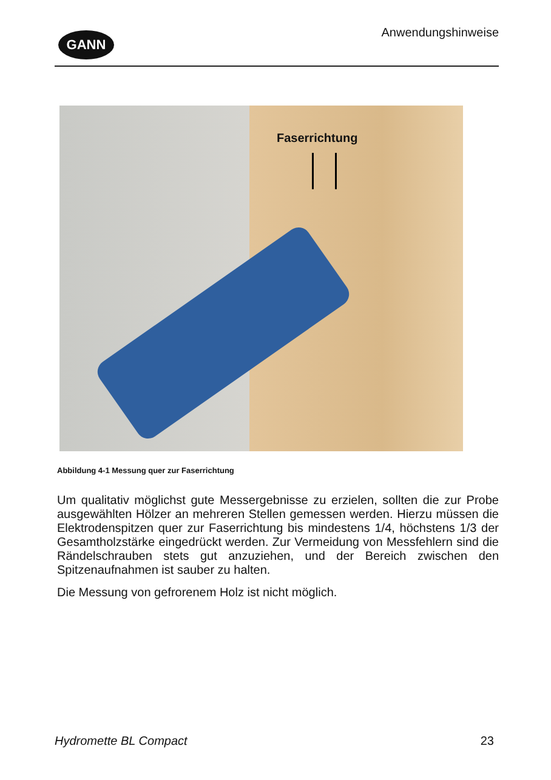GANN Anwendungshinweise
Faserrichtung
Abbildung 4-1 Messung quer zur Faserrichtung
Um qualitativ möglichst gute Messergebnisse zu erzielen, sollten die zur Probe ausgewählten Hölzer an mehreren Stellen gemessen werden. Hierzu müssen die Elektrodenspitzen quer zur Faser­richtung bis mindestens 1/4, höchstens 1/3 der Gesamtholzstärke eingedrückt werden. Zur Vermeidung von Messfehlern sind die Rändelschrauben stets gut anzuziehen, und der Bereich zwischen den Spitzenaufnahmen ist sauber zu halten.
Die Messung von gefrorenem Holz ist nicht möglich.
Hydromette BL Compact 23